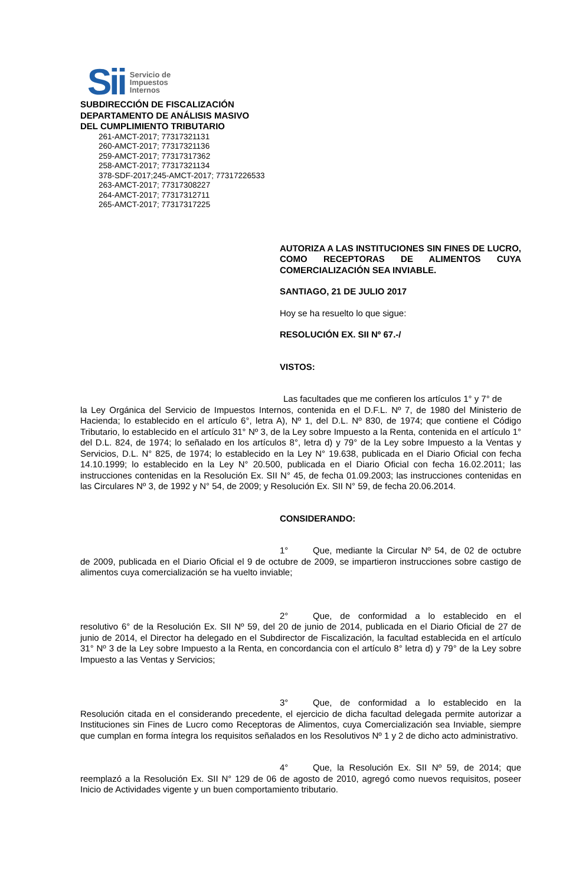Sii Servicio de
Impuestos
Internos
SUBDIRECCIÓN DE FISCALIZACIÓN
DEPARTAMENTO DE ANÁLISIS MASIVO
DEL CUMPLIMIENTO TRIBUTARIO
261-AMCT-2017; 77317321131
260-AMCT-2017; 77317321136
259-AMCT-2017; 77317317362
258-AMCT-2017; 77317321134
378-SDF-2017;245-AMCT-2017; 77317226533
263-AMCT-2017; 77317308227
264-AMCT-2017; 77317312711
265-AMCT-2017; 77317317225
AUTORIZA A LAS INSTITUCIONES SIN FINES DE LUCRO, COMO RECEPTORAS DE ALIMENTOS CUYA COMERCIALIZACIÓN SEA INVIABLE.
SANTIAGO, 21 DE JULIO 2017
Hoy se ha resuelto lo que sigue:
RESOLUCIÓN EX. SII Nº 67.-/
VISTOS:
Las facultades que me confieren los artículos 1° y 7° de
la Ley Orgánica del Servicio de Impuestos Internos, contenida en el D.F.L. Nº 7, de 1980 del Ministerio de Hacienda; lo establecido en el artículo 6°, letra A), Nº 1, del D.L. Nº 830, de 1974; que contiene el Código Tributario, lo establecido en el artículo 31° Nº 3, de la Ley sobre Impuesto a la Renta, contenida en el artículo 1° del D.L. 824, de 1974; lo señalado en los artículos 8°, letra d) y 79° de la Ley sobre Impuesto a la Ventas y Servicios, D.L. N° 825, de 1974; lo establecido en la Ley N° 19.638, publicada en el Diario Oficial con fecha 14.10.1999; lo establecido en la Ley N° 20.500, publicada en el Diario Oficial con fecha 16.02.2011; las instrucciones contenidas en la Resolución Ex. SII N° 45, de fecha 01.09.2003; las instrucciones contenidas en las Circulares Nº 3, de 1992 y N° 54, de 2009; y Resolución Ex. SII N° 59, de fecha 20.06.2014.
CONSIDERANDO:
1° Que, mediante la Circular Nº 54, de 02 de octubre de 2009, publicada en el Diario Oficial el 9 de octubre de 2009, se impartieron instrucciones sobre castigo de alimentos cuya comercialización se ha vuelto inviable;
2° Que, de conformidad a lo establecido en el resolutivo 6° de la Resolución Ex. SII Nº 59, del 20 de junio de 2014, publicada en el Diario Oficial de 27 de junio de 2014, el Director ha delegado en el Subdirector de Fiscalización, la facultad establecida en el artículo 31° Nº 3 de la Ley sobre Impuesto a la Renta, en concordancia con el artículo 8° letra d) y 79° de la Ley sobre Impuesto a las Ventas y Servicios;
3° Que, de conformidad a lo establecido en la Resolución citada en el considerando precedente, el ejercicio de dicha facultad delegada permite autorizar a Instituciones sin Fines de Lucro como Receptoras de Alimentos, cuya Comercialización sea Inviable, siempre que cumplan en forma íntegra los requisitos señalados en los Resolutivos Nº 1 y 2 de dicho acto administrativo.
4° Que, la Resolución Ex. SII Nº 59, de 2014; que reemplazó a la Resolución Ex. SII N° 129 de 06 de agosto de 2010, agregó como nuevos requisitos, poseer Inicio de Actividades vigente y un buen comportamiento tributario.